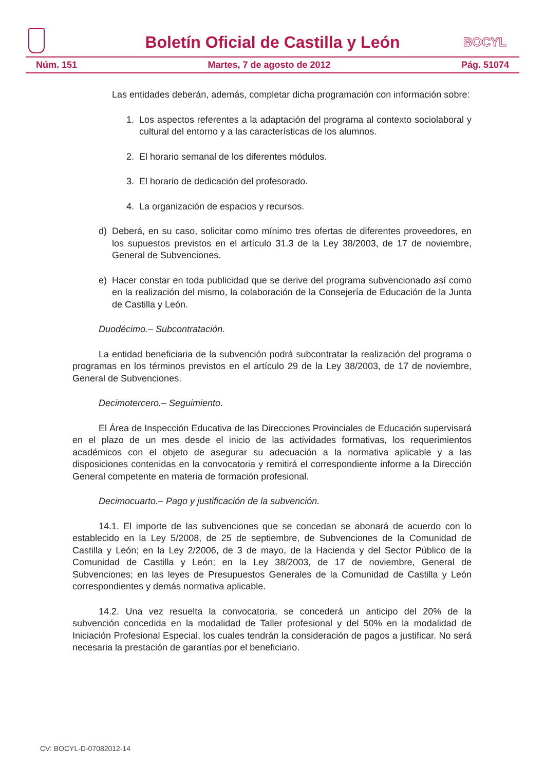Boletín Oficial de Castilla y León
BOCYL
Núm. 151 Martes, 7 de agosto de 2012 Pág. 51074
Las entidades deberán, además, completar dicha programación con información sobre:
1. Los aspectos referentes a la adaptación del programa al contexto sociolaboral y cultural del entorno y a las características de los alumnos.
2. El horario semanal de los diferentes módulos.
3. El horario de dedicación del profesorado.
4. La organización de espacios y recursos.
d) Deberá, en su caso, solicitar como mínimo tres ofertas de diferentes proveedores, en los supuestos previstos en el artículo 31.3 de la Ley 38/2003, de 17 de noviembre, General de Subvenciones.
e) Hacer constar en toda publicidad que se derive del programa subvencionado así como en la realización del mismo, la colaboración de la Consejería de Educación de la Junta de Castilla y León.
Duodécimo.– Subcontratación.
La entidad beneficiaria de la subvención podrá subcontratar la realización del programa o programas en los términos previstos en el artículo 29 de la Ley 38/2003, de 17 de noviembre, General de Subvenciones.
Decimotercero.– Seguimiento.
El Área de Inspección Educativa de las Direcciones Provinciales de Educación supervisará en el plazo de un mes desde el inicio de las actividades formativas, los requerimientos académicos con el objeto de asegurar su adecuación a la normativa aplicable y a las disposiciones contenidas en la convocatoria y remitirá el correspondiente informe a la Dirección General competente en materia de formación profesional.
Decimocuarto.– Pago y justificación de la subvención.
14.1. El importe de las subvenciones que se concedan se abonará de acuerdo con lo establecido en la Ley 5/2008, de 25 de septiembre, de Subvenciones de la Comunidad de Castilla y León; en la Ley 2/2006, de 3 de mayo, de la Hacienda y del Sector Público de la Comunidad de Castilla y León; en la Ley 38/2003, de 17 de noviembre, General de Subvenciones; en las leyes de Presupuestos Generales de la Comunidad de Castilla y León correspondientes y demás normativa aplicable.
14.2. Una vez resuelta la convocatoria, se concederá un anticipo del 20% de la subvención concedida en la modalidad de Taller profesional y del 50% en la modalidad de Iniciación Profesional Especial, los cuales tendrán la consideración de pagos a justificar. No será necesaria la prestación de garantías por el beneficiario.
CV: BOCYL-D-07082012-14